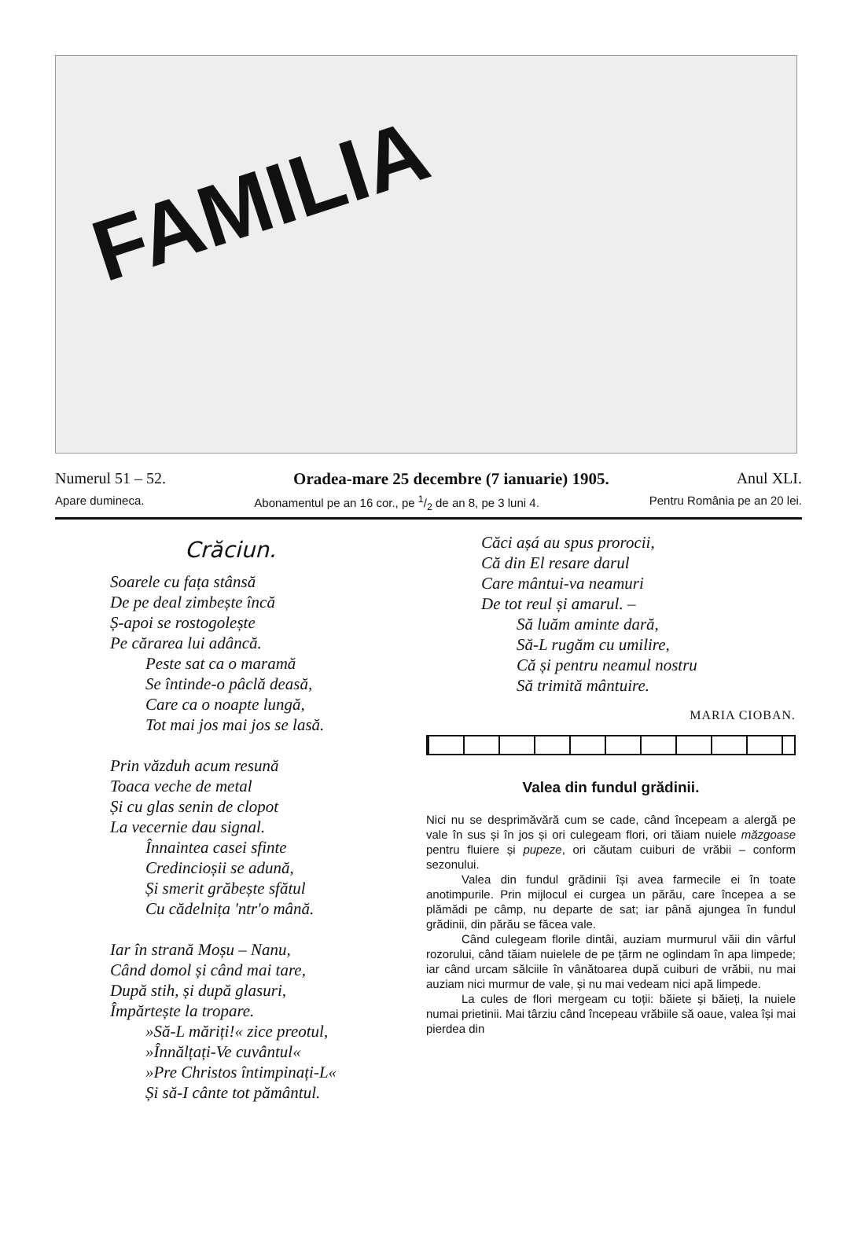FAMILIA
Numerul 51 – 52. Oradea-mare 25 decembre (7 ianuarie) 1905. Anul XLI.
Apare dumineca. Abonamentul pe an 16 cor., pe 1/2 de an 8, pe 3 luni 4. Pentru România pe an 20 lei.
Crăciun.
Soarele cu fața stânsă
De pe deal zimbește încă
Ș-apoi se rostogolește
Pe cărarea lui adâncă.
Peste sat ca o maramă
Se întinde-o pâclă deasă,
Care ca o noapte lungă,
Tot mai jos mai jos se lasă.
Prin văzduh acum resună
Toaca veche de metal
Și cu glas senin de clopot
La vecernie dau signal.
Înnaintea casei sfinte
Credincioșii se adună,
Și smerit grăbește sfătul
Cu cădelnița 'ntr'o mână.
Iar în strană Moșu – Nanu,
Când domol și când mai tare,
După stih, și după glasuri,
Împărtește la tropare.
»Să-L măriți!« zice preotul,
»Înnălțați-Ve cuvântul«
»Pre Christos întimpinați-L«
Și să-I cânte tot pământul.
Căci așá au spus prorocii,
Că din El resare darul
Care mântui-va neamuri
De tot reul și amarul. –
Să luăm aminte dară,
Să-L rugăm cu umilire,
Că și pentru neamul nostru
Să trimită mântuire.
MARIA CIOBAN.
Valea din fundul grădinii.
Nici nu se desprimăvără cum se cade, când începeam a alergă pe vale în sus și în jos și ori culegeam flori, ori tăiam nuiele măzgoase pentru fluiere și pupeze, ori căutam cuiburi de vrăbii – conform sezonului.
Valea din fundul grădinii își avea farmecile ei în toate anotimpurile. Prin mijlocul ei curgea un părău, care începea a se plămădi pe câmp, nu departe de sat; iar până ajungea în fundul grădinii, din părău se făcea vale.
Când culegeam florile dintâi, auziam murmurul văii din vârful rozorului, când tăiam nuielele de pe țărm ne oglindam în apa limpede; iar când urcam sălciile în vânătoarea după cuiburi de vrăbii, nu mai auziam nici murmur de vale, și nu mai vedeam nici apă limpede.
La cules de flori mergeam cu toții: băiete și băieți, la nuiele numai prietinii. Mai târziu când începeau vrăbiile să oaue, valea își mai pierdea din